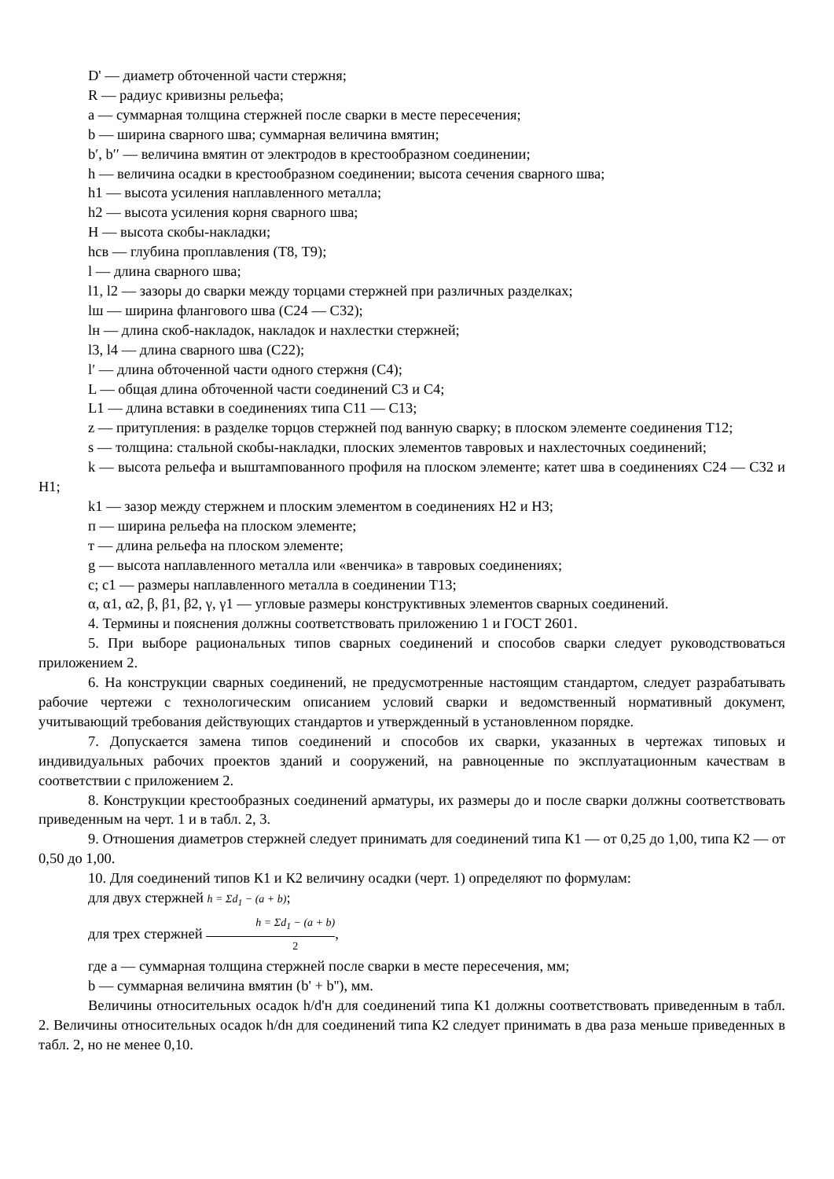D' — диаметр обточенной части стержня;
R — радиус кривизны рельефа;
a — суммарная толщина стержней после сварки в месте пересечения;
b — ширина сварного шва; суммарная величина вмятин;
b′, b′′ — величина вмятин от электродов в крестообразном соединении;
h — величина осадки в крестообразном соединении; высота сечения сварного шва;
h1 — высота усиления наплавленного металла;
h2 — высота усиления корня сварного шва;
H — высота скобы-накладки;
hсв — глубина проплавления (Т8, Т9);
l — длина сварного шва;
l1, l2 — зазоры до сварки между торцами стержней при различных разделках;
lш — ширина флангового шва (С24 — С32);
lн — длина скоб-накладок, накладок и нахлестки стержней;
l3, l4 — длина сварного шва (С22);
l′ — длина обточенной части одного стержня (С4);
L — общая длина обточенной части соединений С3 и С4;
L1 — длина вставки в соединениях типа С11 — С13;
z — притупления: в разделке торцов стержней под ванную сварку; в плоском элементе соединения Т12;
s — толщина: стальной скобы-накладки, плоских элементов тавровых и нахлесточных соединений;
k — высота рельефа и выштампованного профиля на плоском элементе; катет шва в соединениях С24 — С32 и Н1;
k1 — зазор между стержнем и плоским элементом в соединениях Н2 и Н3;
п — ширина рельефа на плоском элементе;
т — длина рельефа на плоском элементе;
g — высота наплавленного металла или «венчика» в тавровых соединениях;
с; с1 — размеры наплавленного металла в соединении Т13;
α, α1, α2, β, β1, β2, γ, γ1 — угловые размеры конструктивных элементов сварных соединений.
4. Термины и пояснения должны соответствовать приложению 1 и ГОСТ 2601.
5. При выборе рациональных типов сварных соединений и способов сварки следует руководствоваться приложением 2.
6. На конструкции сварных соединений, не предусмотренные настоящим стандартом, следует разрабатывать рабочие чертежи с технологическим описанием условий сварки и ведомственный нормативный документ, учитывающий требования действующих стандартов и утвержденный в установленном порядке.
7. Допускается замена типов соединений и способов их сварки, указанных в чертежах типовых и индивидуальных рабочих проектов зданий и сооружений, на равноценные по эксплуатационным качествам в соответствии с приложением 2.
8. Конструкции крестообразных соединений арматуры, их размеры до и после сварки должны соответствовать приведенным на черт. 1 и в табл. 2, 3.
9. Отношения диаметров стержней следует принимать для соединений типа К1 — от 0,25 до 1,00, типа К2 — от 0,50 до 1,00.
10. Для соединений типов К1 и К2 величину осадки (черт. 1) определяют по формулам:
для двух стержней h = Σd<sub>1</sub> − (a + b);
для трех стержней h = Σd<sub>1</sub> − (a + b) 2,
где a — суммарная толщина стержней после сварки в месте пересечения, мм;
b — суммарная величина вмятин (b' + b''), мм.
Величины относительных осадок h/d'н для соединений типа К1 должны соответствовать приведенным в табл. 2. Величины относительных осадок h/dн для соединений типа К2 следует принимать в два раза меньше приведенных в табл. 2, но не менее 0,10.